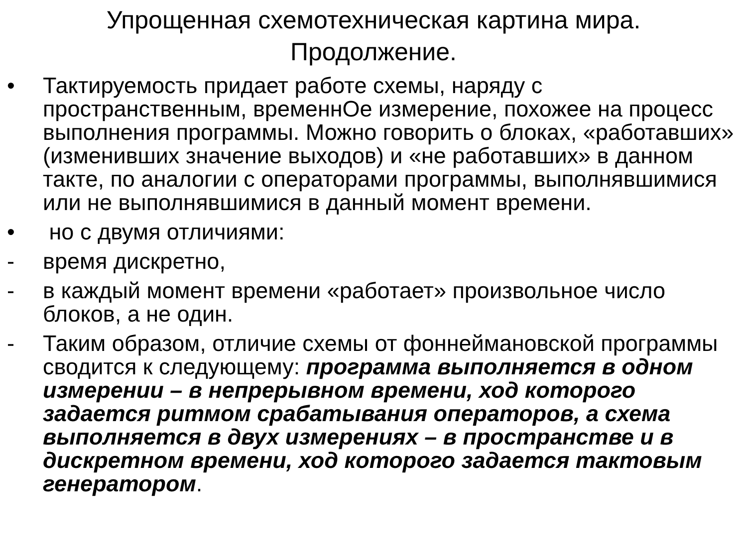Упрощенная схемотехническая картина мира.
Продолжение.
• Тактируемость придает работе схемы, наряду с пространственным, временнОе измерение, похожее на процесс выполнения программы. Можно говорить о блоках, «работавших» (изменивших значение выходов) и «не работавших» в данном такте, по аналогии с операторами программы, выполнявшимися или не выполнявшимися в данный момент времени.
• но с двумя отличиями:
- время дискретно,
- в каждый момент времени «работает» произвольное число блоков, а не один.
- Таким образом, отличие схемы от фоннеймановской программы сводится к следующему: программа выполняется в одном измерении – в непрерывном времени, ход которого задается ритмом срабатывания операторов, а схема выполняется в двух измерениях – в пространстве и в дискретном времени, ход которого задается тактовым генератором.